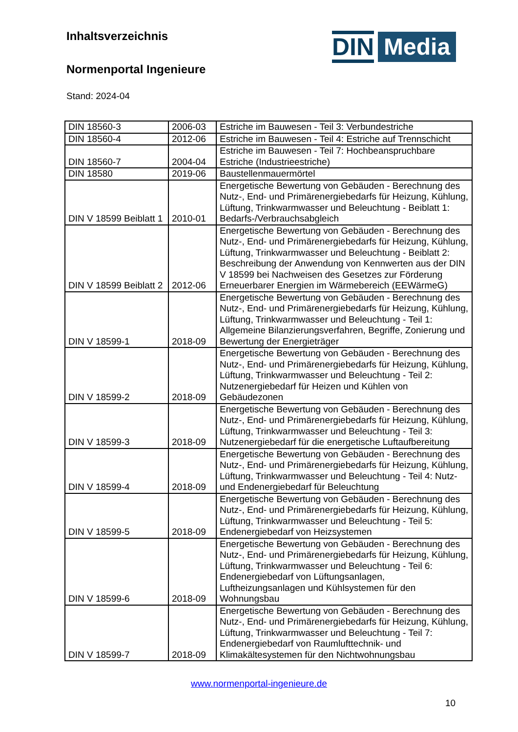Inhaltsverzeichnis
Normenportal Ingenieure
Stand: 2024-04
DIN Media
| DIN 18560-3 | 2006-03 | Estriche im Bauwesen - Teil 3: Verbundestriche |
| DIN 18560-4 | 2012-06 | Estriche im Bauwesen - Teil 4: Estriche auf Trennschicht |
| DIN 18560-7 | 2004-04 | Estriche im Bauwesen - Teil 7: Hochbeanspruchbare Estriche (Industrieestriche) |
| DIN 18580 | 2019-06 | Baustellenmauermörtel |
| DIN V 18599 Beiblatt 1 | 2010-01 | Energetische Bewertung von Gebäuden - Berechnung des Nutz-, End- und Primärenergiebedarfs für Heizung, Kühlung, Lüftung, Trinkwarmwasser und Beleuchtung - Beiblatt 1: Bedarfs-/Verbrauchsabgleich |
| DIN V 18599 Beiblatt 2 | 2012-06 | Energetische Bewertung von Gebäuden - Berechnung des Nutz-, End- und Primärenergiebedarfs für Heizung, Kühlung, Lüftung, Trinkwarmwasser und Beleuchtung - Beiblatt 2: Beschreibung der Anwendung von Kennwerten aus der DIN V 18599 bei Nachweisen des Gesetzes zur Förderung Erneuerbarer Energien im Wärmebereich (EEWärmeG) |
| DIN V 18599-1 | 2018-09 | Energetische Bewertung von Gebäuden - Berechnung des Nutz-, End- und Primärenergiebedarfs für Heizung, Kühlung, Lüftung, Trinkwarmwasser und Beleuchtung - Teil 1: Allgemeine Bilanzierungsverfahren, Begriffe, Zonierung und Bewertung der Energieträger |
| DIN V 18599-2 | 2018-09 | Energetische Bewertung von Gebäuden - Berechnung des Nutz-, End- und Primärenergiebedarfs für Heizung, Kühlung, Lüftung, Trinkwarmwasser und Beleuchtung - Teil 2: Nutzenergiebedarf für Heizen und Kühlen von Gebäudezonen |
| DIN V 18599-3 | 2018-09 | Energetische Bewertung von Gebäuden - Berechnung des Nutz-, End- und Primärenergiebedarfs für Heizung, Kühlung, Lüftung, Trinkwarmwasser und Beleuchtung - Teil 3: Nutzenergiebedarf für die energetische Luftaufbereitung |
| DIN V 18599-4 | 2018-09 | Energetische Bewertung von Gebäuden - Berechnung des Nutz-, End- und Primärenergiebedarfs für Heizung, Kühlung, Lüftung, Trinkwarmwasser und Beleuchtung - Teil 4: Nutz- und Endenergiebedarf für Beleuchtung |
| DIN V 18599-5 | 2018-09 | Energetische Bewertung von Gebäuden - Berechnung des Nutz-, End- und Primärenergiebedarfs für Heizung, Kühlung, Lüftung, Trinkwarmwasser und Beleuchtung - Teil 5: Endenergiebedarf von Heizsystemen |
| DIN V 18599-6 | 2018-09 | Energetische Bewertung von Gebäuden - Berechnung des Nutz-, End- und Primärenergiebedarfs für Heizung, Kühlung, Lüftung, Trinkwarmwasser und Beleuchtung - Teil 6: Endenergiebedarf von Lüftungsanlagen, Luftheizungsanlagen und Kühlsystemen für den Wohnungsbau |
| DIN V 18599-7 | 2018-09 | Energetische Bewertung von Gebäuden - Berechnung des Nutz-, End- und Primärenergiebedarfs für Heizung, Kühlung, Lüftung, Trinkwarmwasser und Beleuchtung - Teil 7: Endenergiebedarf von Raumlufttechnik- und Klimakältesystemen für den Nichtwohnungsbau |
www.normenportal-ingenieure.de
10